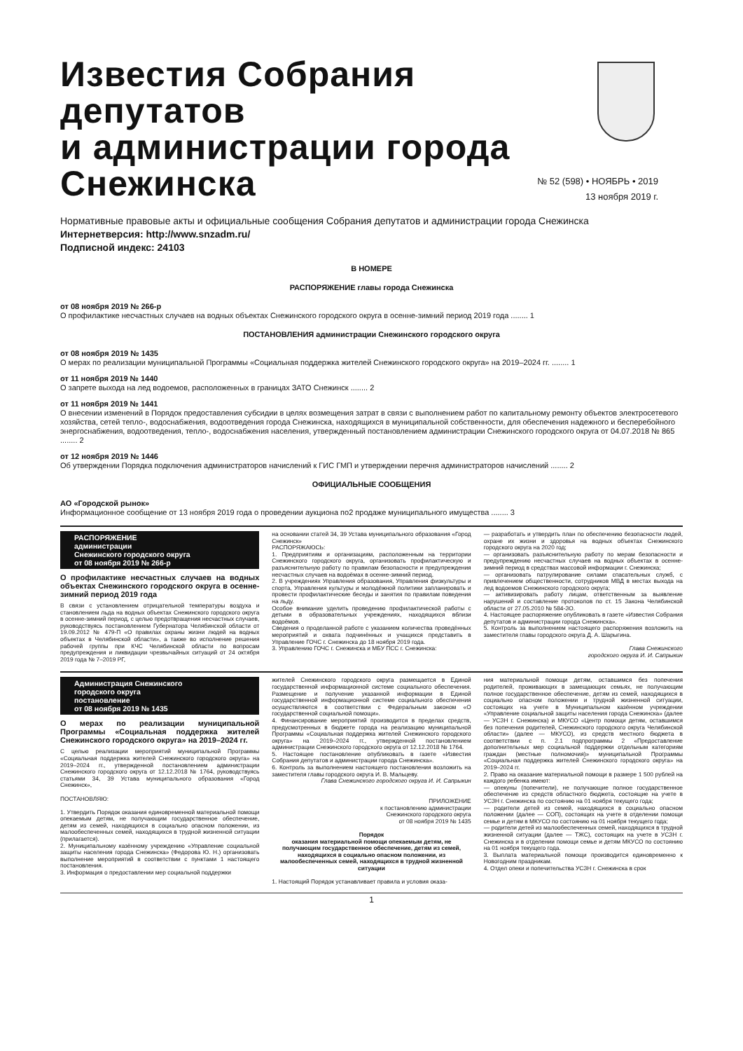Известия Собрания депутатов
и администрации города
Снежинска
№ 52 (598) • НОЯБРЬ • 2019
13 ноября 2019 г.
Нормативные правовые акты и официальные сообщения Собрания депутатов и администрации города Снежинска
Интернетверсия: http://www.snzadm.ru/
Подписной индекс: 24103
В НОМЕРЕ
РАСПОРЯЖЕНИЕ главы города Снежинска
от 08 ноября 2019 № 266-р
О профилактике несчастных случаев на водных объектах Снежинского городского округа в осенне-зимний период 2019 года ........ 1
ПОСТАНОВЛЕНИЯ администрации Снежинского городского округа
от 08 ноября 2019 № 1435
О мерах по реализации муниципальной Программы «Социальная поддержка жителей Снежинского городского округа» на 2019–2024 гг. ........ 1
от 11 ноября 2019 № 1440
О запрете выхода на лед водоемов, расположенных в границах ЗАТО Снежинск ........ 2
от 11 ноября 2019 № 1441
О внесении изменений в Порядок предоставления субсидии в целях возмещения затрат в связи с выполнением работ по капитальному ремонту объектов электросетевого хозяйства, сетей тепло-, водоснабжения, водоотведения города Снежинска, находящихся в муниципальной собственности, для обеспечения надежного и бесперебойного энергоснабжения, водоотведения, тепло-, водоснабжения населения, утвержденный постановлением администрации Снежинского городского округа от 04.07.2018 № 865 ........ 2
от 12 ноября 2019 № 1446
Об утверждении Порядка подключения администраторов начислений к ГИС ГМП и утверждении перечня администраторов начислений ........ 2
ОФИЦИАЛЬНЫЕ СООБЩЕНИЯ
АО «Городской рынок»
Информационное сообщение от 13 ноября 2019 года о проведении аукциона по2 продаже муниципального имущества ........ 3
РАСПОРЯЖЕНИЕ
администрации
Снежинского городского округа
от 08 ноября 2019 № 266-р
О профилактике несчастных случаев на водных объектах Снежинского городского округа в осенне-зимний период 2019 года
В связи с установлением отрицательной температуры воздуха и становлением льда на водных объектах Снежинского городского округа в осенне-зимний период, с целью предотвращения несчастных случаев, руководствуясь постановлением Губернатора Челябинской области от 19.09.2012 № 479-П «О правилах охраны жизни людей на водных объектах в Челябинской области», а также во исполнение решения рабочей группы при КЧС Челябинской области по вопросам предупреждения и ликвидации чрезвычайных ситуаций от 24 октября 2019 года № 7–2019 РГ,
на основании статей 34, 39 Устава муниципального образования «Город Снежинск»
РАСПОРЯЖАЮСЬ:
1. Предприятиям и организациям, расположенным на территории Снежинского городского округа, организовать профилактическую и разъяснительную работу по правилам безопасности и предупреждения несчастных случаев на водоёмах в осенне-зимний период.
2. В учреждениях Управления образования, Управления физкультуры и спорта, Управления культуры и молодёжной политики запланировать и провести профилактические беседы и занятия по правилам поведения на льду.
Особое внимание уделить проведению профилактической работы с детьми в образовательных учреждениях, находящихся вблизи водоёмов.
Сведения о проделанной работе с указанием количества проведённых мероприятий и охвата подчинённых и учащихся представить в Управление ГОЧС г. Снежинска до 18 ноября 2019 года.
3. Управлению ГОЧС г. Снежинска и МБУ ПСС г. Снежинска:
— разработать и утвердить план по обеспечению безопасности людей, охране их жизни и здоровья на водных объектах Снежинского городского округа на 2020 год;
— организовать разъяснительную работу по мерам безопасности и предупреждению несчастных случаев на водных объектах в осенне-зимний период в средствах массовой информации г. Снежинска;
— организовать патрулирование силами спасательных служб, с привлечением общественности, сотрудников МВД в местах выхода на лед водоемов Снежинского городского округа;
— активизировать работу лицам, ответственным за выявление нарушений и составление протоколов по ст. 15 Закона Челябинской области от 27.05.2010 № 584-ЗО.
4. Настоящее распоряжение опубликовать в газете «Известия Собрания депутатов и администрации города Снежинска».
5. Контроль за выполнением настоящего распоряжения возложить на заместителя главы городского округа Д. А. Шарыгина.
Глава Снежинского
городского округа И. И. Сапрыкин
Администрация Снежинского
городского округа
постановление
от 08 ноября 2019 № 1435
О мерах по реализации муниципальной Программы «Социальная поддержка жителей Снежинского городского округа» на 2019–2024 гг.
С целью реализации мероприятий муниципальной Программы «Социальная поддержка жителей Снежинского городского округа» на 2019–2024 гг., утвержденной постановлением администрации Снежинского городского округа от 12.12.2018 № 1764, руководствуясь статьями 34, 39 Устава муниципального образования «Город Снежинск»,
ПОСТАНОВЛЯЮ:
1. Утвердить Порядок оказания единовременной материальной помощи опекаемым детям, не получающим государственное обеспечение, детям из семей, находящихся в социально опасном положении, из малообеспеченных семей, находящихся в трудной жизненной ситуации (прилагается).
2. Муниципальному казённому учреждению «Управление социальной защиты населения города Снежинска» (Федорова Ю. Н.) организовать выполнение мероприятий в соответствии с пунктами 1 настоящего постановления.
3. Информация о предоставлении мер социальной поддержки
жителей Снежинского городского округа размещается в Единой государственной информационной системе социального обеспечения. Размещение и получение указанной информации в Единой государственной информационной системе социального обеспечения осуществляются в соответствии с Федеральным законом «О государственной социальной помощи».
4. Финансирование мероприятий производится в пределах средств, предусмотренных в бюджете города на реализацию муниципальной Программы «Социальная поддержка жителей Снежинского городского округа» на 2019–2024 гг., утвержденной постановлением администрации Снежинского городского округа от 12.12.2018 № 1764.
5. Настоящее постановление опубликовать в газете «Известия Собрания депутатов и администрации города Снежинска».
6. Контроль за выполнением настоящего постановления возложить на заместителя главы городского округа И. В. Мальцеву.
Глава Снежинского городского округа И. И. Сапрыкин
ПРИЛОЖЕНИЕ
к постановлению администрации
Снежинского городского округа
от 08 ноября 2019 № 1435
Порядок
оказания материальной помощи опекаемым детям, не получающим государственное обеспечение, детям из семей, находящихся в социально опасном положении, из малообеспеченных семей, находящихся в трудной жизненной ситуации
1. Настоящий Порядок устанавливает правила и условия оказа-
ния материальной помощи детям, оставшимся без попечения родителей, проживающих в замещающих семьях, не получающим полное государственное обеспечение, детям из семей, находящихся в социально опасном положении и трудной жизненной ситуации, состоящих на учете в Муниципальном казённом учреждении «Управление социальной защиты населения города Снежинска» (далее — УСЗН г. Снежинска) и МКУСО «Центр помощи детям, оставшимся без попечения родителей, Снежинского городского округа Челябинской области» (далее — МКУСО), из средств местного бюджета в соответствии с п. 2.1 подпрограммы 2 «Предоставление дополнительных мер социальной поддержки отдельным категориям граждан (местные полномочия)» муниципальной Программы «Социальная поддержка жителей Снежинского городского округа» на 2019–2024 гг.
2. Право на оказание материальной помощи в размере 1 500 рублей на каждого ребенка имеют:
— опекуны (попечители), не получающие полное государственное обеспечение из средств областного бюджета, состоящие на учете в УСЗН г. Снежинска по состоянию на 01 ноября текущего года;
— родители детей из семей, находящихся в социально опасном положении (далее — СОП), состоящих на учете в отделении помощи семье и детям в МКУСО по состоянию на 01 ноября текущего года;
— родители детей из малообеспеченных семей, находящихся в трудной жизненной ситуации (далее — ТЖС), состоящих на учете в УСЗН г. Снежинска и в отделении помощи семье и детям МКУСО по состоянию на 01 ноября текущего года.
3. Выплата материальной помощи производится единовременно к Новогодним праздникам.
4. Отдел опеки и попечительства УСЗН г. Снежинска в срок
1